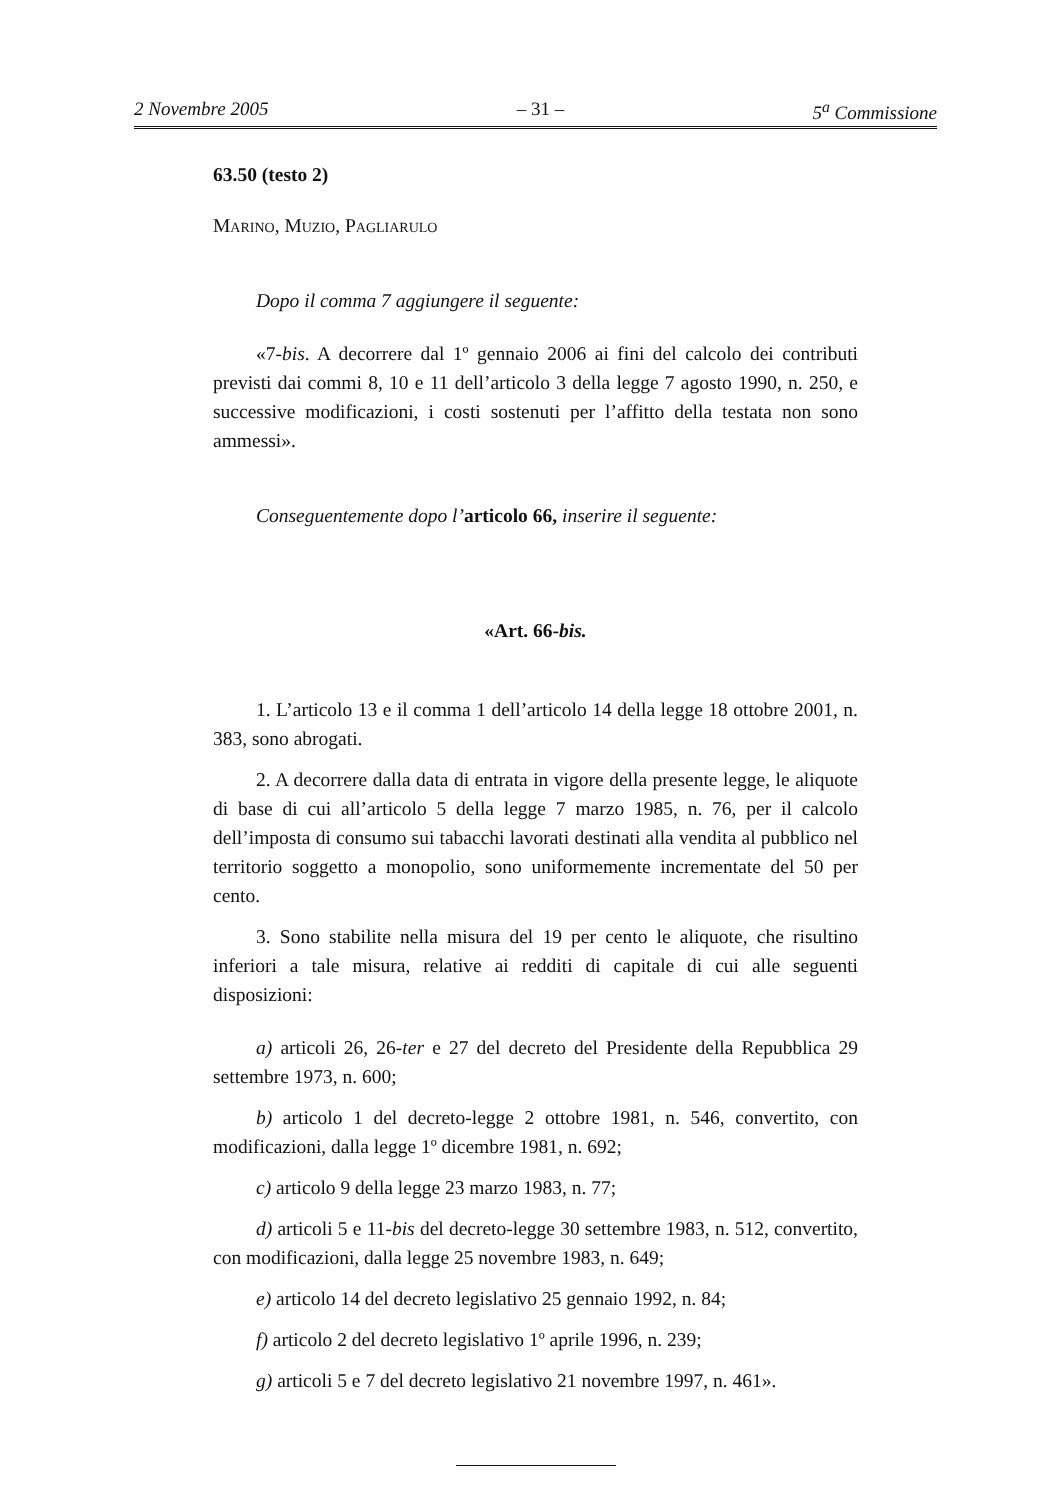2 Novembre 2005 – 31 – 5<sup>a</sup> Commissione
63.50 (testo 2)
Marino, Muzio, Pagliarulo
Dopo il comma 7 aggiungere il seguente:
«7-bis. A decorrere dal 1º gennaio 2006 ai fini del calcolo dei contributi previsti dai commi 8, 10 e 11 dell’articolo 3 della legge 7 agosto 1990, n. 250, e successive modificazioni, i costi sostenuti per l’affitto della testata non sono ammessi».
Conseguentemente dopo l’articolo 66, inserire il seguente:
«Art. 66-bis.
1. L’articolo 13 e il comma 1 dell’articolo 14 della legge 18 ottobre 2001, n. 383, sono abrogati.
2. A decorrere dalla data di entrata in vigore della presente legge, le aliquote di base di cui all’articolo 5 della legge 7 marzo 1985, n. 76, per il calcolo dell’imposta di consumo sui tabacchi lavorati destinati alla vendita al pubblico nel territorio soggetto a monopolio, sono uniformemente incrementate del 50 per cento.
3. Sono stabilite nella misura del 19 per cento le aliquote, che risultino inferiori a tale misura, relative ai redditi di capitale di cui alle seguenti disposizioni:
a) articoli 26, 26-ter e 27 del decreto del Presidente della Repubblica 29 settembre 1973, n. 600;
b) articolo 1 del decreto-legge 2 ottobre 1981, n. 546, convertito, con modificazioni, dalla legge 1º dicembre 1981, n. 692;
c) articolo 9 della legge 23 marzo 1983, n. 77;
d) articoli 5 e 11-bis del decreto-legge 30 settembre 1983, n. 512, convertito, con modificazioni, dalla legge 25 novembre 1983, n. 649;
e) articolo 14 del decreto legislativo 25 gennaio 1992, n. 84;
f) articolo 2 del decreto legislativo 1º aprile 1996, n. 239;
g) articoli 5 e 7 del decreto legislativo 21 novembre 1997, n. 461».